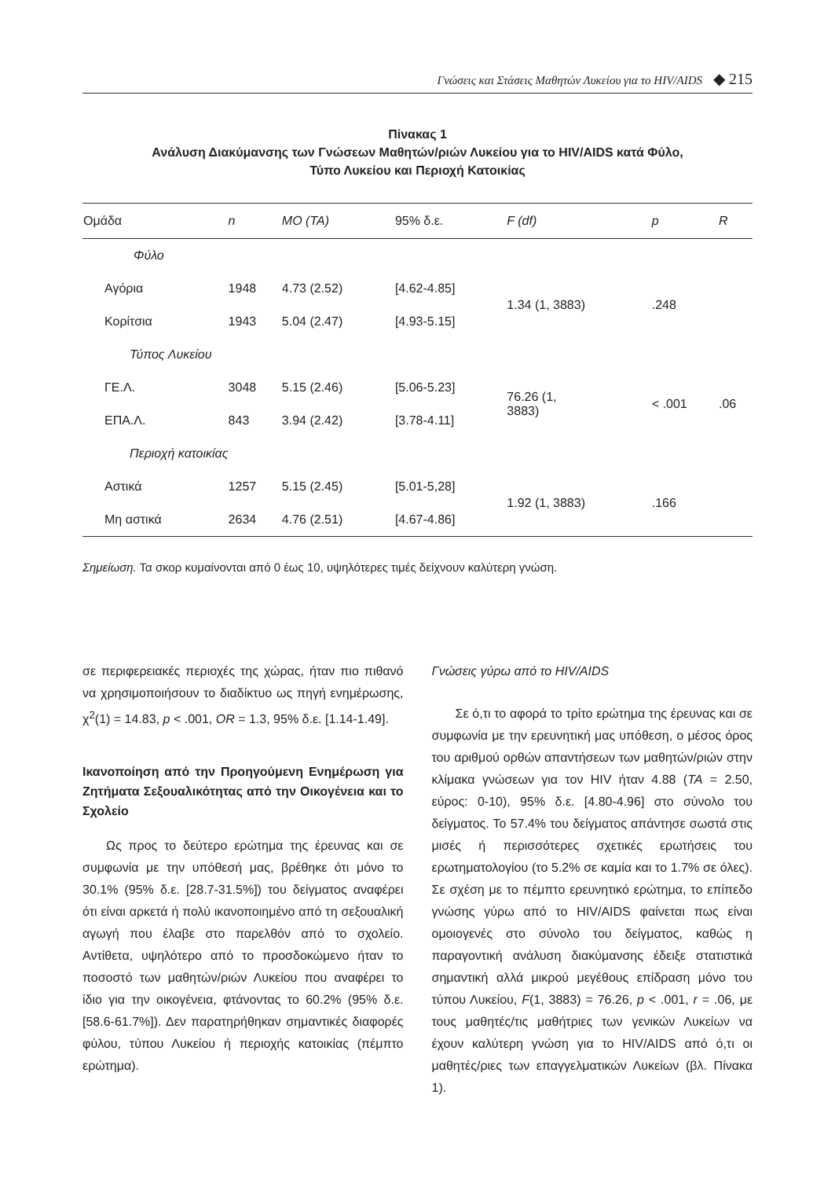Γνώσεις και Στάσεις Μαθητών Λυκείου για το HIV/AIDS ◆ 215
Πίνακας 1
Ανάλυση Διακύμανσης των Γνώσεων Μαθητών/ριών Λυκείου για το HIV/AIDS κατά Φύλο,
Τύπο Λυκείου και Περιοχή Κατοικίας
| Ομάδα | n | ΜΟ (ΤΑ) | 95% δ.ε. | F (df) | p | R |
| --- | --- | --- | --- | --- | --- | --- |
| Φύλο | | | | | | |
| Αγόρια | 1948 | 4.73 (2.52) | [4.62-4.85] | 1.34 (1, 3883) | .248 | |
| Κορίτσια | 1943 | 5.04 (2.47) | [4.93-5.15] | | | |
| Τύπος Λυκείου | | | | | | |
| ΓΕ.Λ. | 3048 | 5.15 (2.46) | [5.06-5.23] | 76.26 (1, 3883) | < .001 | .06 |
| ΕΠΑ.Λ. | 843 | 3.94 (2.42) | [3.78-4.11] | | | |
| Περιοχή κατοικίας | | | | | | |
| Αστικά | 1257 | 5.15 (2.45) | [5.01-5,28] | 1.92 (1, 3883) | .166 | |
| Μη αστικά | 2634 | 4.76 (2.51) | [4.67-4.86] | | | |
Σημείωση. Τα σκορ κυμαίνονται από 0 έως 10, υψηλότερες τιμές δείχνουν καλύτερη γνώση.
σε περιφερειακές περιοχές της χώρας, ήταν πιο πιθανό να χρησιμοποιήσουν το διαδίκτυο ως πηγή ενημέρωσης, χ<sup>2</sup>(1) = 14.83, p < .001, OR = 1.3, 95% δ.ε. [1.14-1.49].
Ικανοποίηση από την Προηγούμενη Ενημέρωση για Ζητήματα Σεξουαλικότητας από την Οικογένεια και το Σχολείο
Ως προς το δεύτερο ερώτημα της έρευνας και σε συμφωνία με την υπόθεσή μας, βρέθηκε ότι μόνο το 30.1% (95% δ.ε. [28.7-31.5%]) του δείγματος αναφέρει ότι είναι αρκετά ή πολύ ικανοποιημένο από τη σεξουαλική αγωγή που έλαβε στο παρελθόν από το σχολείο. Αντίθετα, υψηλότερο από το προσδοκώμενο ήταν το ποσοστό των μαθητών/ριών Λυκείου που αναφέρει το ίδιο για την οικογένεια, φτάνοντας το 60.2% (95% δ.ε. [58.6-61.7%]). Δεν παρατηρήθηκαν σημαντικές διαφορές φύλου, τύπου Λυκείου ή περιοχής κατοικίας (πέμπτο ερώτημα).
Γνώσεις γύρω από το HIV/AIDS
Σε ό,τι το αφορά το τρίτο ερώτημα της έρευνας και σε συμφωνία με την ερευνητική μας υπόθεση, ο μέσος όρος του αριθμού ορθών απαντήσεων των μαθητών/ριών στην κλίμακα γνώσεων για τον HIV ήταν 4.88 (ΤΑ = 2.50, εύρος: 0-10), 95% δ.ε. [4.80-4.96] στο σύνολο του δείγματος. Το 57.4% του δείγματος απάντησε σωστά στις μισές ή περισσότερες σχετικές ερωτήσεις του ερωτηματολογίου (το 5.2% σε καμία και το 1.7% σε όλες). Σε σχέση με το πέμπτο ερευνητικό ερώτημα, το επίπεδο γνώσης γύρω από το HIV/AIDS φαίνεται πως είναι ομοιογενές στο σύνολο του δείγματος, καθώς η παραγοντική ανάλυση διακύμανσης έδειξε στατιστικά σημαντική αλλά μικρού μεγέθους επίδραση μόνο του τύπου Λυκείου, F(1, 3883) = 76.26, p < .001, r = .06, με τους μαθητές/τις μαθήτριες των γενικών Λυκείων να έχουν καλύτερη γνώση για το HIV/AIDS από ό,τι οι μαθητές/ριες των επαγγελματικών Λυκείων (βλ. Πίνακα 1).